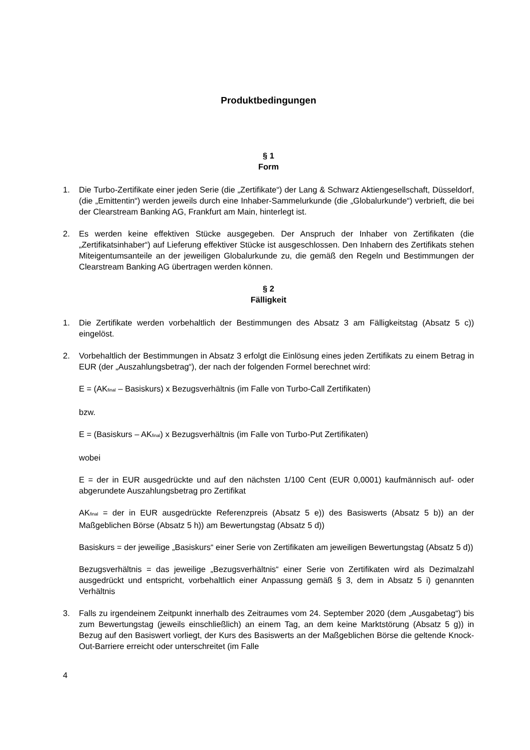Produktbedingungen
§ 1
Form
1. Die Turbo-Zertifikate einer jeden Serie (die „Zertifikate“) der Lang & Schwarz Aktiengesellschaft, Düsseldorf, (die „Emittentin“) werden jeweils durch eine Inhaber-Sammelurkunde (die „Globalurkunde“) verbrieft, die bei der Clearstream Banking AG, Frankfurt am Main, hinterlegt ist.
2. Es werden keine effektiven Stücke ausgegeben. Der Anspruch der Inhaber von Zertifikaten (die „Zertifikatsinhaber“) auf Lieferung effektiver Stücke ist ausgeschlossen. Den Inhabern des Zertifikats stehen Miteigentumsanteile an der jeweiligen Globalurkunde zu, die gemäß den Regeln und Bestimmungen der Clearstream Banking AG übertragen werden können.
§ 2
Fälligkeit
1. Die Zertifikate werden vorbehaltlich der Bestimmungen des Absatz 3 am Fälligkeitstag (Absatz 5 c)) eingelöst.
2. Vorbehaltlich der Bestimmungen in Absatz 3 erfolgt die Einlösung eines jeden Zertifikats zu einem Betrag in EUR (der „Auszahlungsbetrag“), der nach der folgenden Formel berechnet wird:
E = (AK<sub>final</sub> – Basiskurs) x Bezugsverhältnis (im Falle von Turbo-Call Zertifikaten)
bzw.
E = (Basiskurs – AK<sub>final</sub>) x Bezugsverhältnis (im Falle von Turbo-Put Zertifikaten)
wobei
E = der in EUR ausgedrückte und auf den nächsten 1/100 Cent (EUR 0,0001) kaufmännisch auf- oder abgerundete Auszahlungsbetrag pro Zertifikat
AK<sub>final</sub> = der in EUR ausgedrückte Referenzpreis (Absatz 5 e)) des Basiswerts (Absatz 5 b)) an der Maßgeblichen Börse (Absatz 5 h)) am Bewertungstag (Absatz 5 d))
Basiskurs = der jeweilige „Basiskurs“ einer Serie von Zertifikaten am jeweiligen Bewertungstag (Absatz 5 d))
Bezugsverhältnis = das jeweilige „Bezugsverhältnis“ einer Serie von Zertifikaten wird als Dezimalzahl ausgedrückt und entspricht, vorbehaltlich einer Anpassung gemäß § 3, dem in Absatz 5 i) genannten Verhältnis
3. Falls zu irgendeinem Zeitpunkt innerhalb des Zeitraumes vom 24. September 2020 (dem „Ausgabetag“) bis zum Bewertungstag (jeweils einschließlich) an einem Tag, an dem keine Marktstörung (Absatz 5 g)) in Bezug auf den Basiswert vorliegt, der Kurs des Basiswerts an der Maßgeblichen Börse die geltende Knock-Out-Barriere erreicht oder unterschreitet (im Falle
4